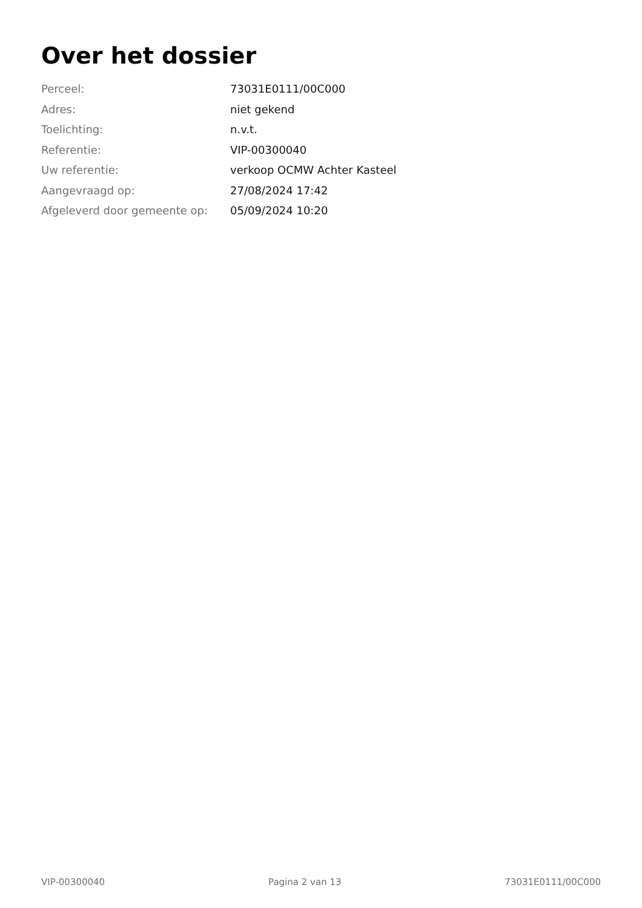Over het dossier
| Perceel: | 73031E0111/00C000 |
| Adres: | niet gekend |
| Toelichting: | n.v.t. |
| Referentie: | VIP-00300040 |
| Uw referentie: | verkoop OCMW Achter Kasteel |
| Aangevraagd op: | 27/08/2024 17:42 |
| Afgeleverd door gemeente op: | 05/09/2024 10:20 |
VIP-00300040 Pagina 2 van 13 73031E0111/00C000